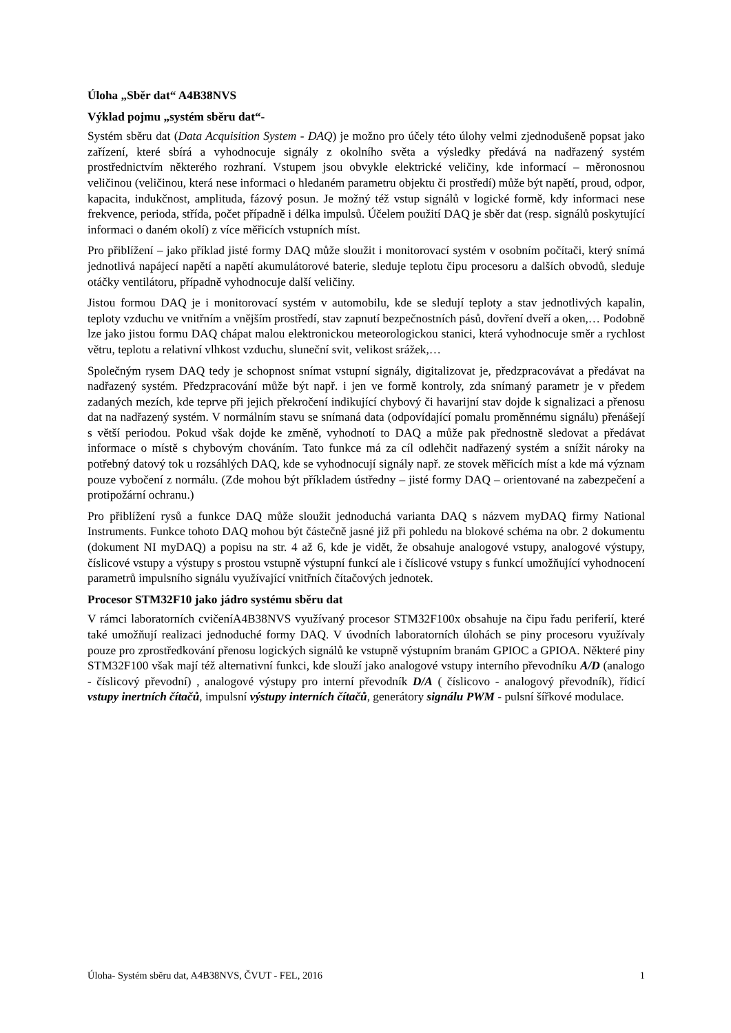Úloha „Sběr dat“ A4B38NVS
Výklad pojmu „systém sběru dat“-
Systém sběru dat (Data Acquisition System - DAQ) je možno pro účely této úlohy velmi zjednodušeně popsat jako zařízení, které sbírá a vyhodnocuje signály z okolního světa a výsledky předává na nadřazený systém prostřednictvím některého rozhraní. Vstupem jsou obvykle elektrické veličiny, kde informací – měronosnou veličinou (veličinou, která nese informaci o hledaném parametru objektu či prostředí) může být napětí, proud, odpor, kapacita, indukčnost, amplituda, fázový posun. Je možný též vstup signálů v logické formě, kdy informaci nese frekvence, perioda, střída, počet případně i délka impulsů. Účelem použití DAQ je sběr dat (resp. signálů poskytující informaci o daném okolí) z více měřicích vstupních míst.
Pro přiblížení – jako příklad jisté formy DAQ může sloužit i monitorovací systém v osobním počítači, který snímá jednotlivá napájecí napětí a napětí akumulátorové baterie, sleduje teplotu čipu procesoru a dalších obvodů, sleduje otáčky ventilátoru, případně vyhodnocuje další veličiny.
Jistou formou DAQ je i monitorovací systém v automobilu, kde se sledují teploty a stav jednotlivých kapalin, teploty vzduchu ve vnitřním a vnějším prostředí, stav zapnutí bezpečnostních pásů, dovření dveří a oken,… Podobně lze jako jistou formu DAQ chápat malou elektronickou meteorologickou stanici, která vyhodnocuje směr a rychlost větru, teplotu a relativní vlhkost vzduchu, sluneční svit, velikost srážek,…
Společným rysem DAQ tedy je schopnost snímat vstupní signály, digitalizovat je, předzpracovávat a předávat na nadřazený systém. Předzpracování může být např. i jen ve formě kontroly, zda snímaný parametr je v předem zadaných mezích, kde teprve při jejich překročení indikující chybový či havarijní stav dojde k signalizaci a přenosu dat na nadřazený systém. V normálním stavu se snímaná data (odpovídající pomalu proměnnému signálu) přenášejí s větší periodou. Pokud však dojde ke změně, vyhodnotí to DAQ a může pak přednostně sledovat a předávat informace o místě s chybovým chováním. Tato funkce má za cíl odlehčit nadřazený systém a snížit nároky na potřebný datový tok u rozsáhlých DAQ, kde se vyhodnocují signály např. ze stovek měřicích míst a kde má význam pouze vybočení z normálu. (Zde mohou být příkladem ústředny – jisté formy DAQ – orientované na zabezpečení a protipožární ochranu.)
Pro přiblížení rysů a funkce DAQ může sloužit jednoduchá varianta DAQ s názvem myDAQ firmy National Instruments. Funkce tohoto DAQ mohou být částečně jasné již při pohledu na blokové schéma na obr. 2 dokumentu (dokument NI myDAQ) a popisu na str. 4 až 6, kde je vidět, že obsahuje analogové vstupy, analogové výstupy, číslicové vstupy a výstupy s prostou vstupně výstupní funkcí ale i číslicové vstupy s funkcí umožňující vyhodnocení parametrů impulsního signálu využívající vnitřních čítačových jednotek.
Procesor STM32F10 jako jádro systému sběru dat
V rámci laboratorních cvičeníA4B38NVS využívaný procesor STM32F100x obsahuje na čipu řadu periferií, které také umožňují realizaci jednoduché formy DAQ. V úvodních laboratorních úlohách se piny procesoru využívaly pouze pro zprostředkování přenosu logických signálů ke vstupně výstupním branám GPIOC a GPIOA. Některé piny STM32F100 však mají též alternativní funkci, kde slouží jako analogové vstupy interního převodníku A/D (analogo - číslicový převodní) , analogové výstupy pro interní převodník D/A ( číslicovo - analogový převodník), řídicí vstupy inertních čítačů, impulsní výstupy interních čítačů, generátory signálu PWM - pulsní šířkové modulace.
Úloha- Systém sběru dat, A4B38NVS, ČVUT - FEL, 2016 1